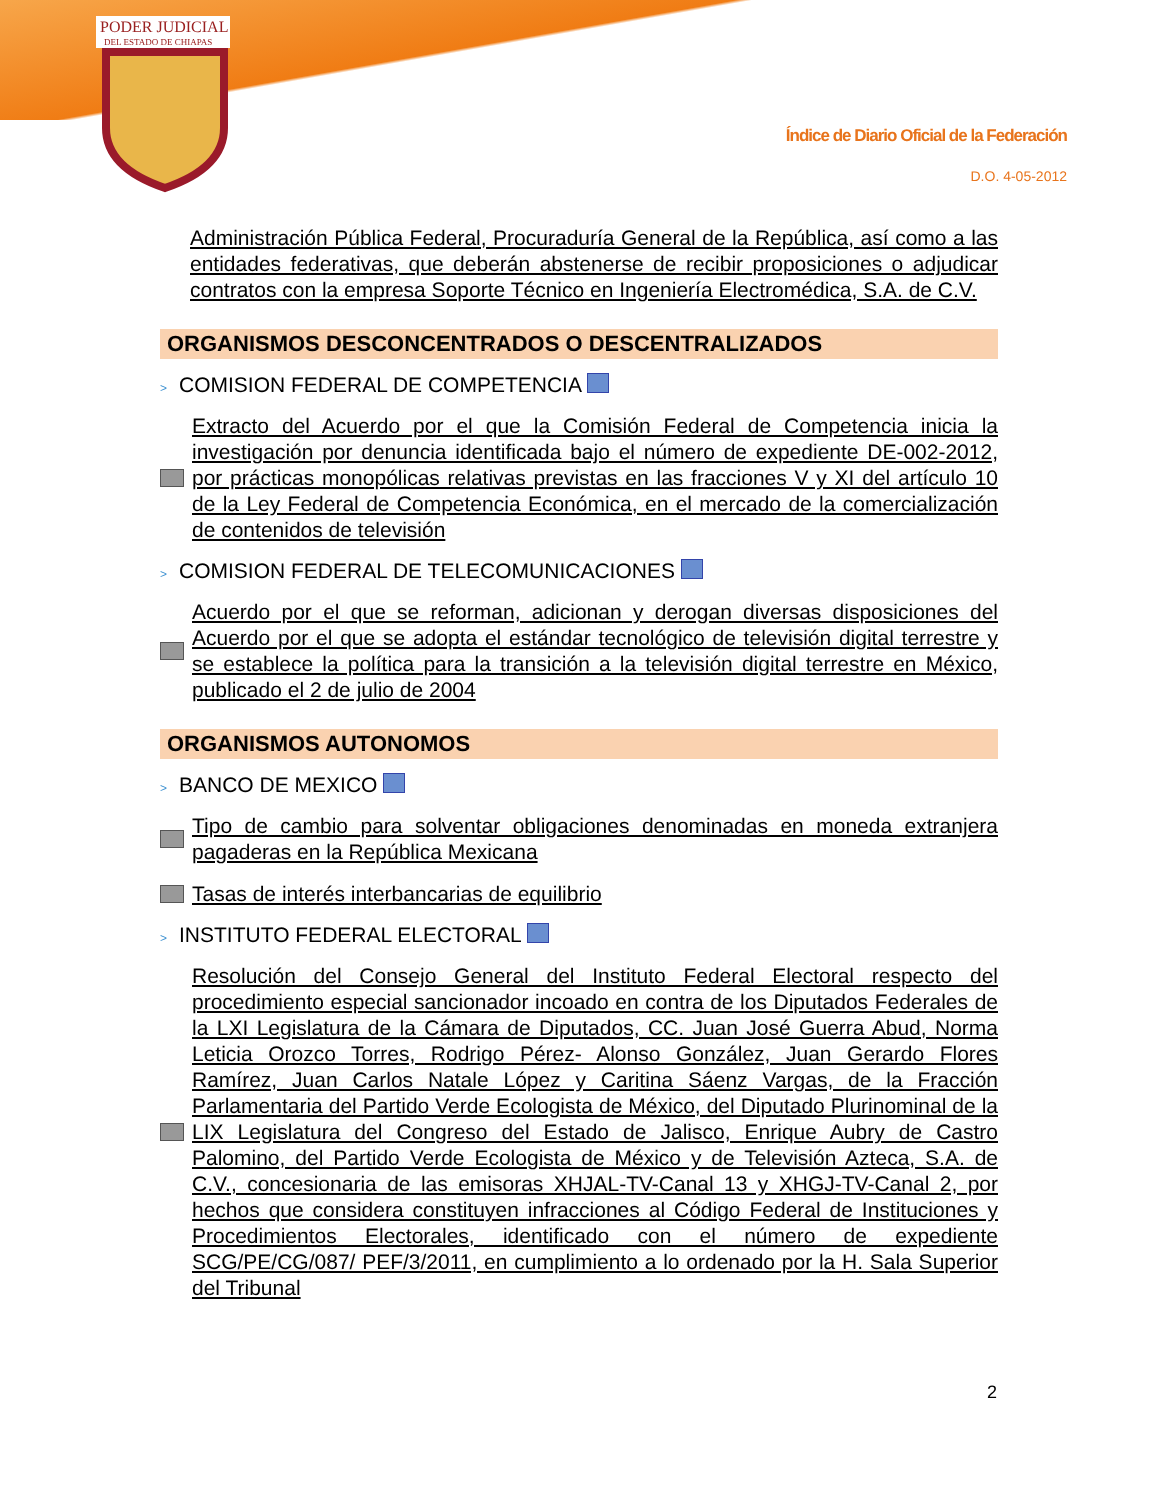PODER JUDICIAL
DEL ESTADO DE CHIAPAS
Índice de Diario Oficial de la Federación
D.O. 4-05-2012
Administración Pública Federal, Procuraduría General de la República, así como a las entidades federativas, que deberán abstenerse de recibir proposiciones o adjudicar contratos con la empresa Soporte Técnico en Ingeniería Electromédica, S.A. de C.V.
ORGANISMOS DESCONCENTRADOS O DESCENTRALIZADOS
> COMISION FEDERAL DE COMPETENCIA
Extracto del Acuerdo por el que la Comisión Federal de Competencia inicia la investigación por denuncia identificada bajo el número de expediente DE-002-2012, por prácticas monopólicas relativas previstas en las fracciones V y XI del artículo 10 de la Ley Federal de Competencia Económica, en el mercado de la comercialización de contenidos de televisión
> COMISION FEDERAL DE TELECOMUNICACIONES
Acuerdo por el que se reforman, adicionan y derogan diversas disposiciones del Acuerdo por el que se adopta el estándar tecnológico de televisión digital terrestre y se establece la política para la transición a la televisión digital terrestre en México, publicado el 2 de julio de 2004
ORGANISMOS AUTONOMOS
> BANCO DE MEXICO
Tipo de cambio para solventar obligaciones denominadas en moneda extranjera pagaderas en la República Mexicana
Tasas de interés interbancarias de equilibrio
> INSTITUTO FEDERAL ELECTORAL
Resolución del Consejo General del Instituto Federal Electoral respecto del procedimiento especial sancionador incoado en contra de los Diputados Federales de la LXI Legislatura de la Cámara de Diputados, CC. Juan José Guerra Abud, Norma Leticia Orozco Torres, Rodrigo Pérez- Alonso González, Juan Gerardo Flores Ramírez, Juan Carlos Natale López y Caritina Sáenz Vargas, de la Fracción Parlamentaria del Partido Verde Ecologista de México, del Diputado Plurinominal de la LIX Legislatura del Congreso del Estado de Jalisco, Enrique Aubry de Castro Palomino, del Partido Verde Ecologista de México y de Televisión Azteca, S.A. de C.V., concesionaria de las emisoras XHJAL-TV-Canal 13 y XHGJ-TV-Canal 2, por hechos que considera constituyen infracciones al Código Federal de Instituciones y Procedimientos Electorales, identificado con el número de expediente SCG/PE/CG/087/ PEF/3/2011, en cumplimiento a lo ordenado por la H. Sala Superior del Tribunal
2